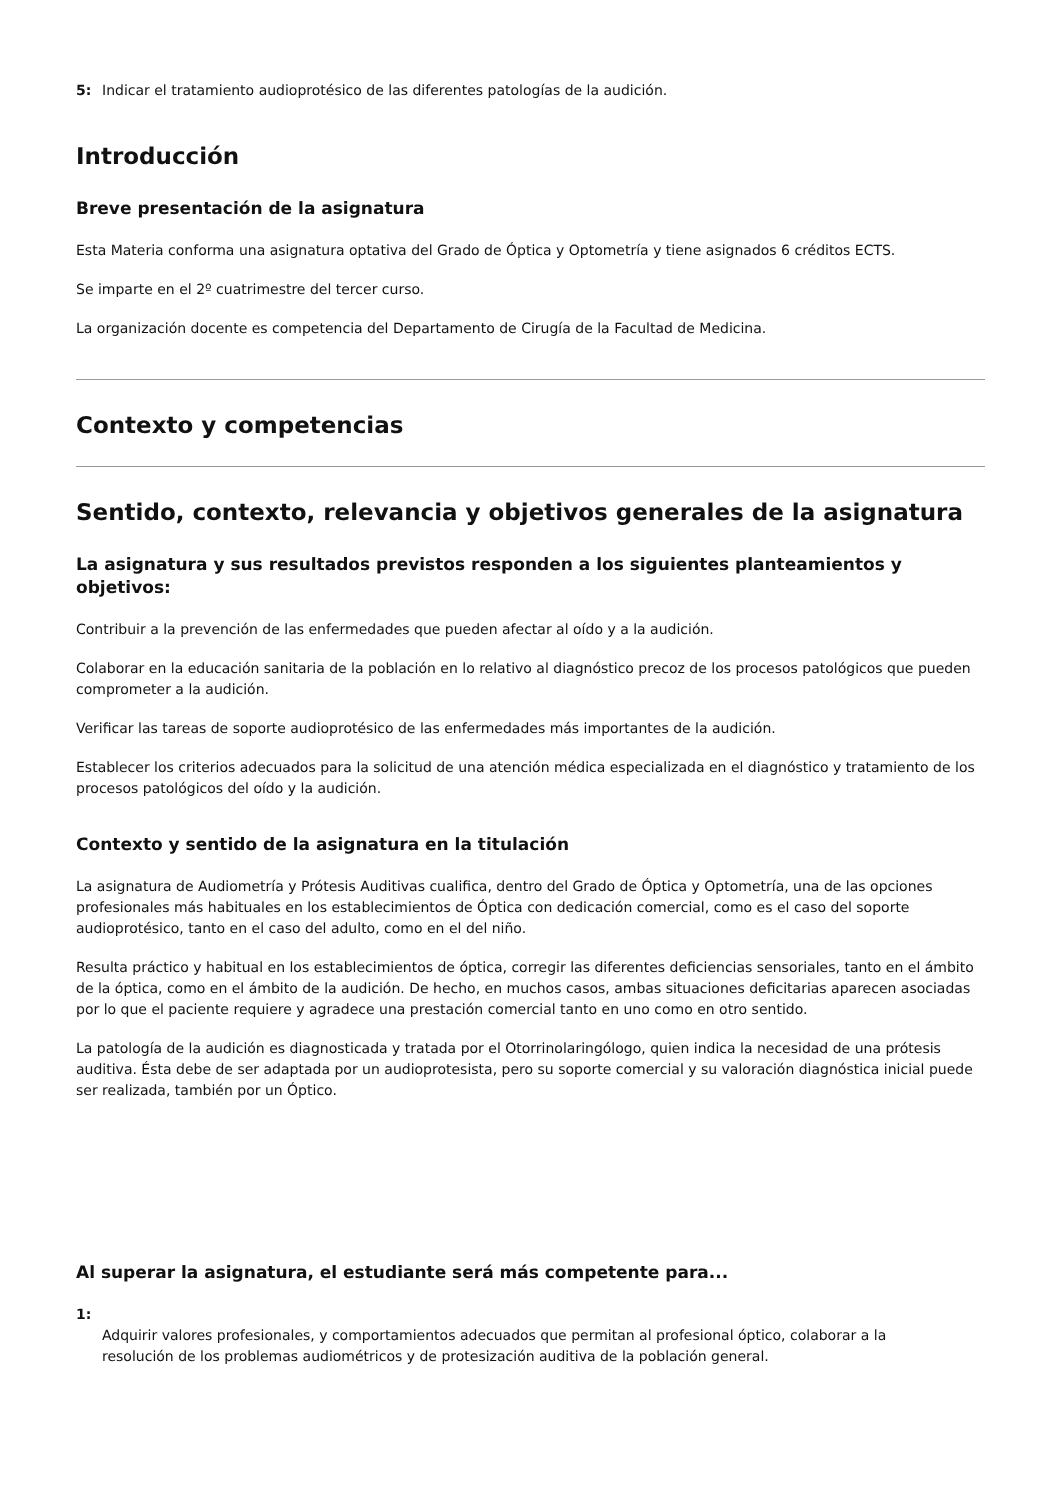5: Indicar el tratamiento audioprotésico de las diferentes patologías de la audición.
Introducción
Breve presentación de la asignatura
Esta Materia conforma una asignatura optativa del Grado de Óptica y Optometría y tiene asignados 6 créditos ECTS.
Se imparte en el 2º cuatrimestre del tercer curso.
La organización docente es competencia del Departamento de Cirugía de la Facultad de Medicina.
Contexto y competencias
Sentido, contexto, relevancia y objetivos generales de la asignatura
La asignatura y sus resultados previstos responden a los siguientes planteamientos y objetivos:
Contribuir a la prevención de las enfermedades que pueden afectar al oído y a la audición.
Colaborar en la educación sanitaria de la población en lo relativo al diagnóstico precoz de los procesos patológicos que pueden comprometer a la audición.
Verificar las tareas de soporte audioprotésico de las enfermedades más importantes de la audición.
Establecer los criterios adecuados para la solicitud de una atención médica especializada en el diagnóstico y tratamiento de los procesos patológicos del oído y la audición.
Contexto y sentido de la asignatura en la titulación
La asignatura de Audiometría y Prótesis Auditivas cualifica, dentro del Grado de Óptica y Optometría, una de las opciones profesionales más habituales en los establecimientos de Óptica con dedicación comercial, como es el caso del soporte audioprotésico, tanto en el caso del adulto, como en el del niño.
Resulta práctico y habitual en los establecimientos de óptica, corregir las diferentes deficiencias sensoriales, tanto en el ámbito de la óptica, como en el ámbito de la audición. De hecho, en muchos casos, ambas situaciones deficitarias aparecen asociadas por lo que el paciente requiere y agradece una prestación comercial tanto en uno como en otro sentido.
La patología de la audición es diagnosticada y tratada por el Otorrinolaringólogo, quien indica la necesidad de una prótesis auditiva. Ésta debe de ser adaptada por un audioprotesista, pero su soporte comercial y su valoración diagnóstica inicial puede ser realizada, también por un Óptico.
Al superar la asignatura, el estudiante será más competente para...
1:
Adquirir valores profesionales, y comportamientos adecuados que permitan al profesional óptico, colaborar a la resolución de los problemas audiométricos y de protesización auditiva de la población general.